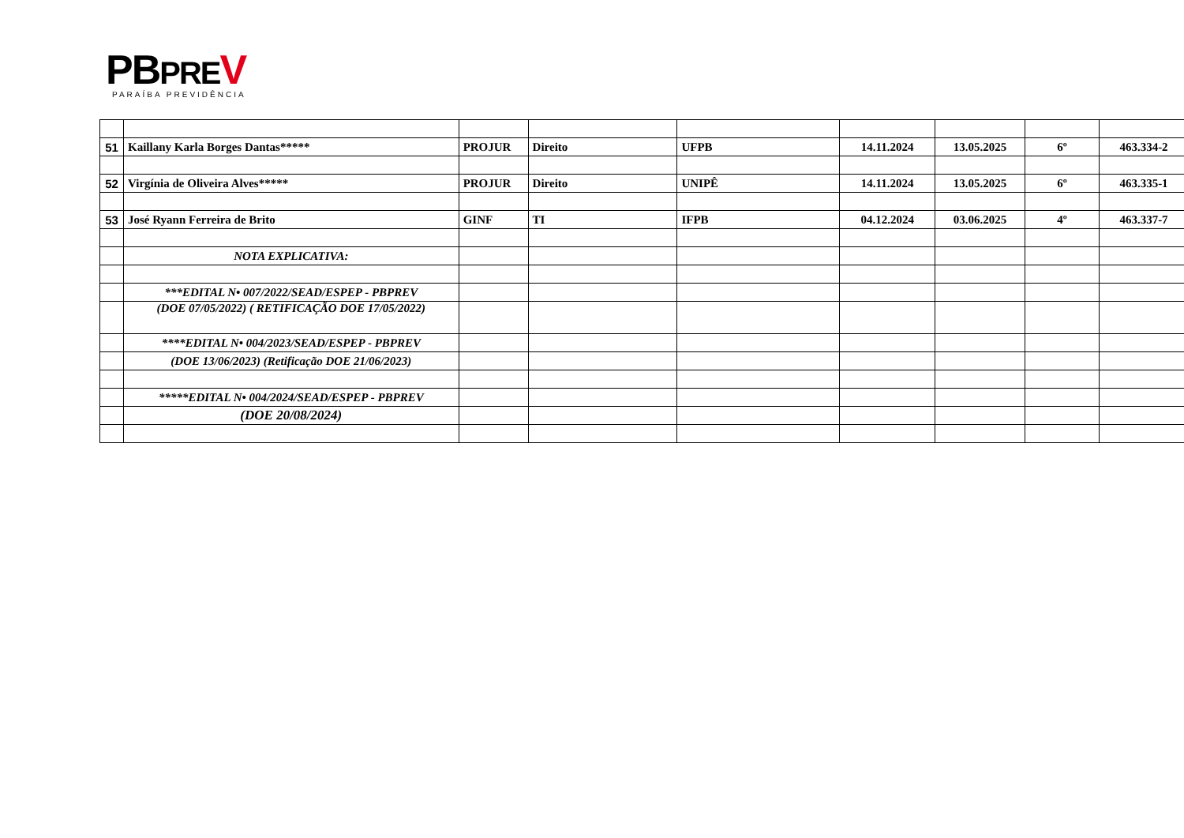PBPRE V
PARAÍBA PREVIDÊNCIA
| 51 | Kaillany Karla Borges Dantas***** | PROJUR | Direito | UFPB | 14.11.2024 | 13.05.2025 | 6º | 463.334-2 |
| 52 | Virgínia de Oliveira Alves***** | PROJUR | Direito | UNIPÊ | 14.11.2024 | 13.05.2025 | 6º | 463.335-1 |
| 53 | José Ryann Ferreira de Brito | GINF | TI | IFPB | 04.12.2024 | 03.06.2025 | 4º | 463.337-7 |
| | NOTA EXPLICATIVA: | | | | | | | |
| | ***EDITAL N• 007/2022/SEAD/ESPEP - PBPREV | | | | | | | |
| | (DOE 07/05/2022) ( RETIFICAÇÃO DOE 17/05/2022) | | | | | | | |
| | ****EDITAL N• 004/2023/SEAD/ESPEP - PBPREV | | | | | | | |
| | (DOE 13/06/2023) (Retificação DOE 21/06/2023) | | | | | | | |
| | *****EDITAL N• 004/2024/SEAD/ESPEP - PBPREV | | | | | | | |
| | (DOE 20/08/2024) | | | | | | | |